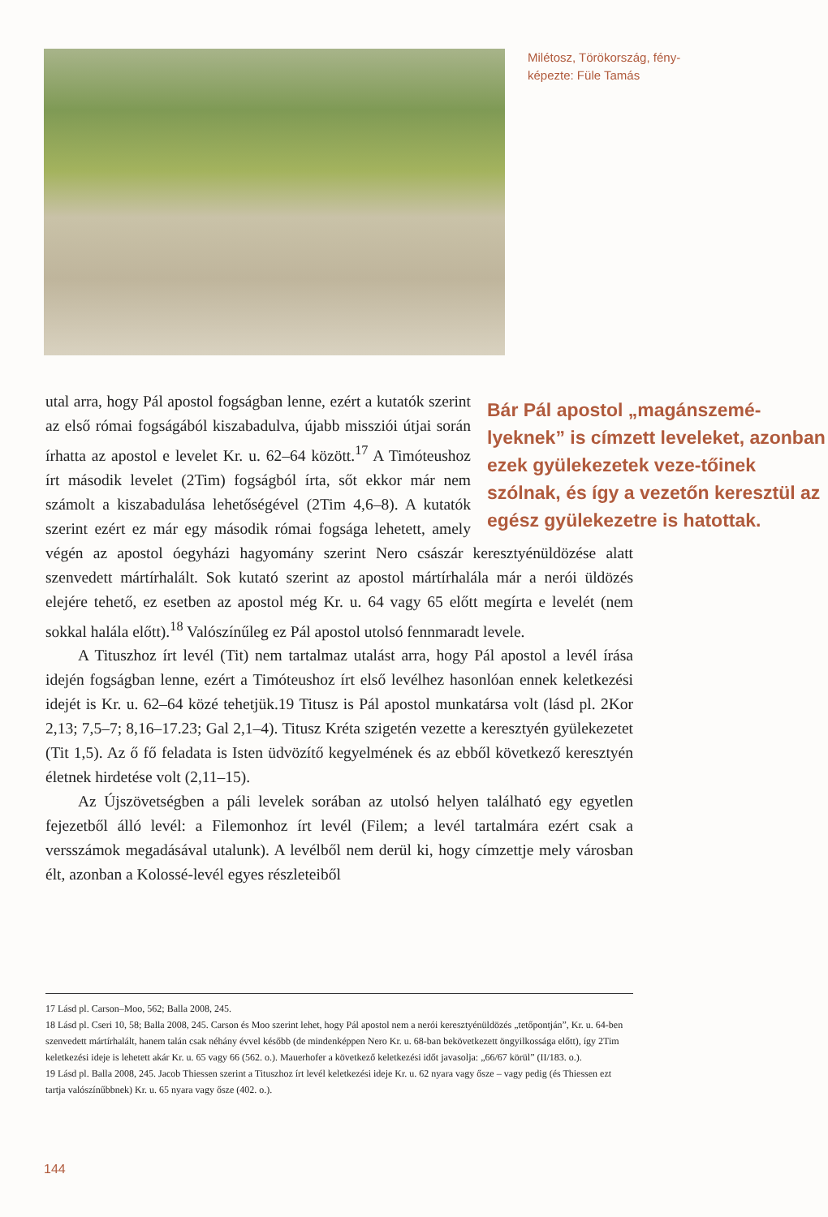Milétosz, Törökország, fény-
képezte: Füle Tamás
Bár Pál apostol „magánszemé-lyeknek” is címzett leveleket, azonban ezek gyülekezetek veze-tőinek szólnak, és így a vezetőn keresztül az egész gyülekezetre is hatottak.
utal arra, hogy Pál apostol fogságban lenne, ezért a kutatók szerint az első római fogságából kiszabadulva, újabb missziói útjai során írhatta az apostol e levelet Kr. u. 62–64 között.<sup>17</sup> A Timóteushoz írt második levelet (2Tim) fogságból írta, sőt ekkor már nem számolt a kiszabadulása lehetőségével (2Tim 4,6–8). A kutatók szerint ezért ez már egy második római fogsága lehetett, amely végén az apostol óegyházi hagyomány szerint Nero császár keresztyénüldözése alatt szenvedett mártírhalált. Sok kutató szerint az apostol mártírhalála már a nerói üldözés elejére tehető, ez esetben az apostol még Kr. u. 64 vagy 65 előtt megírta e levelét (nem sokkal halála előtt).<sup>18</sup> Valószínűleg ez Pál apostol utolsó fennmaradt levele.
A Tituszhoz írt levél (Tit) nem tartalmaz utalást arra, hogy Pál apostol a levél írása idején fogságban lenne, ezért a Timóteushoz írt első levélhez hasonlóan ennek keletkezési idejét is Kr. u. 62–64 közé tehetjük.19 Titusz is Pál apostol munkatársa volt (lásd pl. 2Kor 2,13; 7,5–7; 8,16–17.23; Gal 2,1–4). Titusz Kréta szigetén vezette a keresztyén gyülekezetet (Tit 1,5). Az ő fő feladata is Isten üdvözítő kegyelmének és az ebből következő keresztyén életnek hirdetése volt (2,11–15).
Az Újszövetségben a páli levelek sorában az utolsó helyen található egy egyetlen fejezetből álló levél: a Filemonhoz írt levél (Filem; a levél tartalmára ezért csak a versszámok megadásával utalunk). A levélből nem derül ki, hogy címzettje mely városban élt, azonban a Kolossé-levél egyes részleteiből
17 Lásd pl. Carson–Moo, 562; Balla 2008, 245.
18 Lásd pl. Cseri 10, 58; Balla 2008, 245. Carson és Moo szerint lehet, hogy Pál apostol nem a nerói keresztyénüldözés „tetőpontján”, Kr. u. 64-ben szenvedett mártírhalált, hanem talán csak néhány évvel később (de mindenképpen Nero Kr. u. 68-ban bekövetkezett öngyilkossága előtt), így 2Tim keletkezési ideje is lehetett akár Kr. u. 65 vagy 66 (562. o.). Mauerhofer a következő keletkezési időt javasolja: „66/67 körül” (II/183. o.).
19 Lásd pl. Balla 2008, 245. Jacob Thiessen szerint a Tituszhoz írt levél keletkezési ideje Kr. u. 62 nyara vagy ősze – vagy pedig (és Thiessen ezt tartja valószínűbbnek) Kr. u. 65 nyara vagy ősze (402. o.).
144